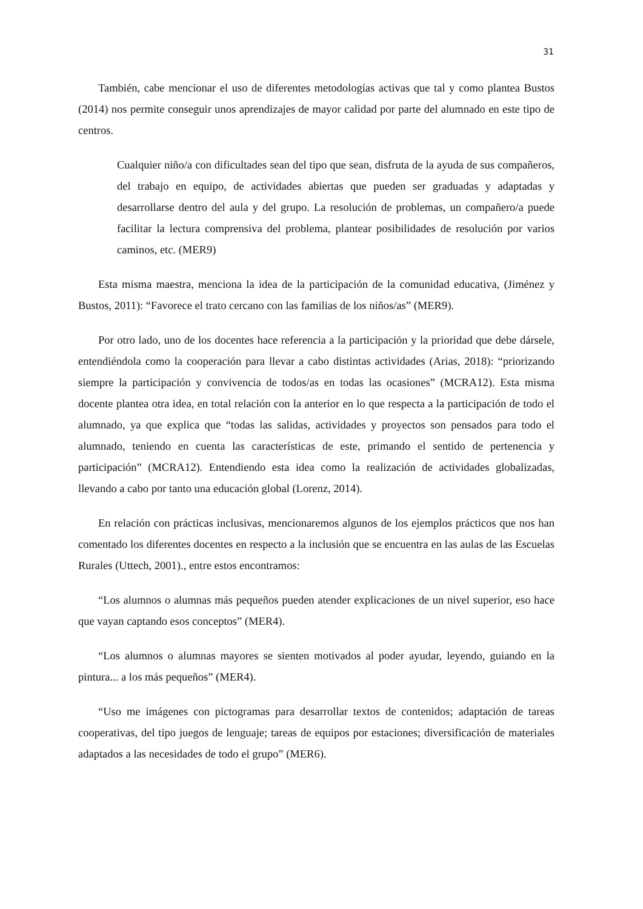31
También, cabe mencionar el uso de diferentes metodologías activas que tal y como plantea Bustos (2014) nos permite conseguir unos aprendizajes de mayor calidad por parte del alumnado en este tipo de centros.
Cualquier niño/a con dificultades sean del tipo que sean, disfruta de la ayuda de sus compañeros, del trabajo en equipo, de actividades abiertas que pueden ser graduadas y adaptadas y desarrollarse dentro del aula y del grupo. La resolución de problemas, un compañero/a puede facilitar la lectura comprensiva del problema, plantear posibilidades de resolución por varios caminos, etc. (MER9)
Esta misma maestra, menciona la idea de la participación de la comunidad educativa, (Jiménez y Bustos, 2011): “Favorece el trato cercano con las familias de los niños/as” (MER9).
Por otro lado, uno de los docentes hace referencia a la participación y la prioridad que debe dársele, entendiéndola como la cooperación para llevar a cabo distintas actividades (Arias, 2018): “priorizando siempre la participación y convivencia de todos/as en todas las ocasiones” (MCRA12). Esta misma docente plantea otra idea, en total relación con la anterior en lo que respecta a la participación de todo el alumnado, ya que explica que “todas las salidas, actividades y proyectos son pensados para todo el alumnado, teniendo en cuenta las características de este, primando el sentido de pertenencia y participación” (MCRA12). Entendiendo esta idea como la realización de actividades globalizadas, llevando a cabo por tanto una educación global (Lorenz, 2014).
En relación con prácticas inclusivas, mencionaremos algunos de los ejemplos prácticos que nos han comentado los diferentes docentes en respecto a la inclusión que se encuentra en las aulas de las Escuelas Rurales (Uttech, 2001)., entre estos encontramos:
“Los alumnos o alumnas más pequeños pueden atender explicaciones de un nivel superior, eso hace que vayan captando esos conceptos” (MER4).
“Los alumnos o alumnas mayores se sienten motivados al poder ayudar, leyendo, guiando en la pintura... a los más pequeños” (MER4).
“Uso me imágenes con pictogramas para desarrollar textos de contenidos; adaptación de tareas cooperativas, del tipo juegos de lenguaje; tareas de equipos por estaciones; diversificación de materiales adaptados a las necesidades de todo el grupo” (MER6).